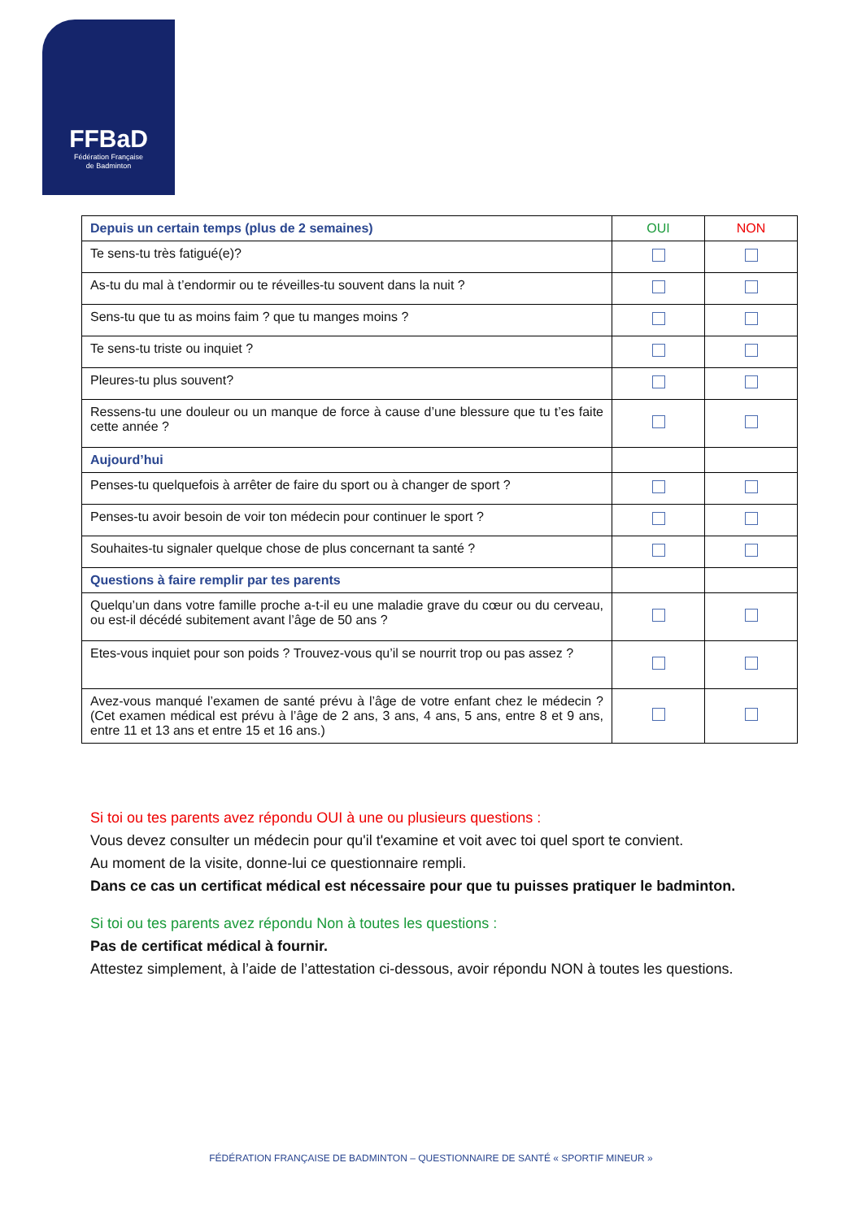FFBaD
Fédération Française
de Badminton
| Depuis un certain temps (plus de 2 semaines) | OUI | NON |
| --- | --- | --- |
| Te sens-tu très fatigué(e)? | | |
| As-tu du mal à t’endormir ou te réveilles-tu souvent dans la nuit ? | | |
| Sens-tu que tu as moins faim ? que tu manges moins ? | | |
| Te sens-tu triste ou inquiet ? | | |
| Pleures-tu plus souvent? | | |
| Ressens-tu une douleur ou un manque de force à cause d’une blessure que tu t’es faite cette année ? | | |
| Aujourd’hui | | |
| Penses-tu quelquefois à arrêter de faire du sport ou à changer de sport ? | | |
| Penses-tu avoir besoin de voir ton médecin pour continuer le sport ? | | |
| Souhaites-tu signaler quelque chose de plus concernant ta santé ? | | |
| Questions à faire remplir par tes parents | | |
| Quelqu’un dans votre famille proche a-t-il eu une maladie grave du cœur ou du cerveau, ou est-il décédé subitement avant l’âge de 50 ans ? | | |
| Etes-vous inquiet pour son poids ? Trouvez-vous qu’il se nourrit trop ou pas assez ? | | |
| Avez-vous manqué l’examen de santé prévu à l’âge de votre enfant chez le médecin ? (Cet examen médical est prévu à l’âge de 2 ans, 3 ans, 4 ans, 5 ans, entre 8 et 9 ans, entre 11 et 13 ans et entre 15 et 16 ans.) | | |
Si toi ou tes parents avez répondu OUI à une ou plusieurs questions :
Vous devez consulter un médecin pour qu'il t'examine et voit avec toi quel sport te convient.
Au moment de la visite, donne-lui ce questionnaire rempli.
Dans ce cas un certificat médical est nécessaire pour que tu puisses pratiquer le badminton.
Si toi ou tes parents avez répondu Non à toutes les questions :
Pas de certificat médical à fournir.
Attestez simplement, à l’aide de l’attestation ci-dessous, avoir répondu NON à toutes les questions.
FÉDÉRATION FRANÇAISE DE BADMINTON – QUESTIONNAIRE DE SANTÉ « SPORTIF MINEUR »